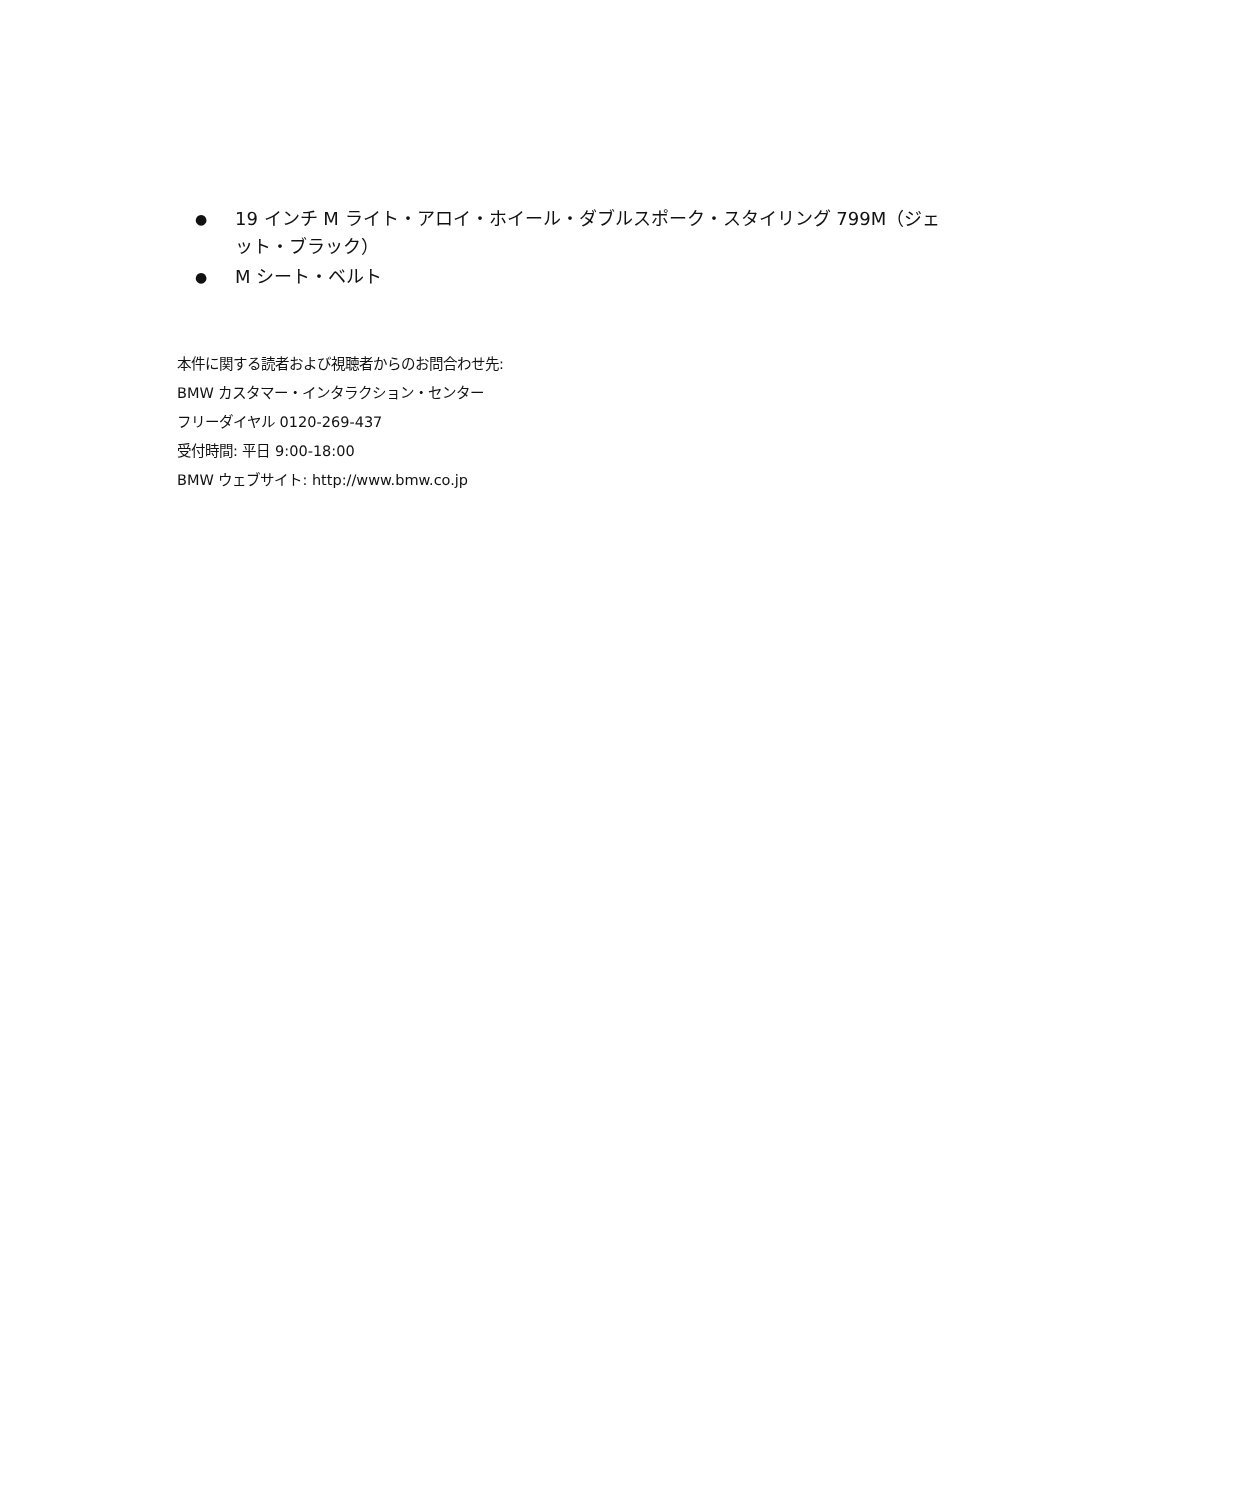● 19 インチ M ライト・アロイ・ホイール・ダブルスポーク・スタイリング 799M（ジェット・ブラック）
● M シート・ベルト
本件に関する読者および視聴者からのお問合わせ先:
BMW カスタマー・インタラクション・センター
フリーダイヤル 0120-269-437
受付時間: 平日 9:00-18:00
BMW ウェブサイト: http://www.bmw.co.jp